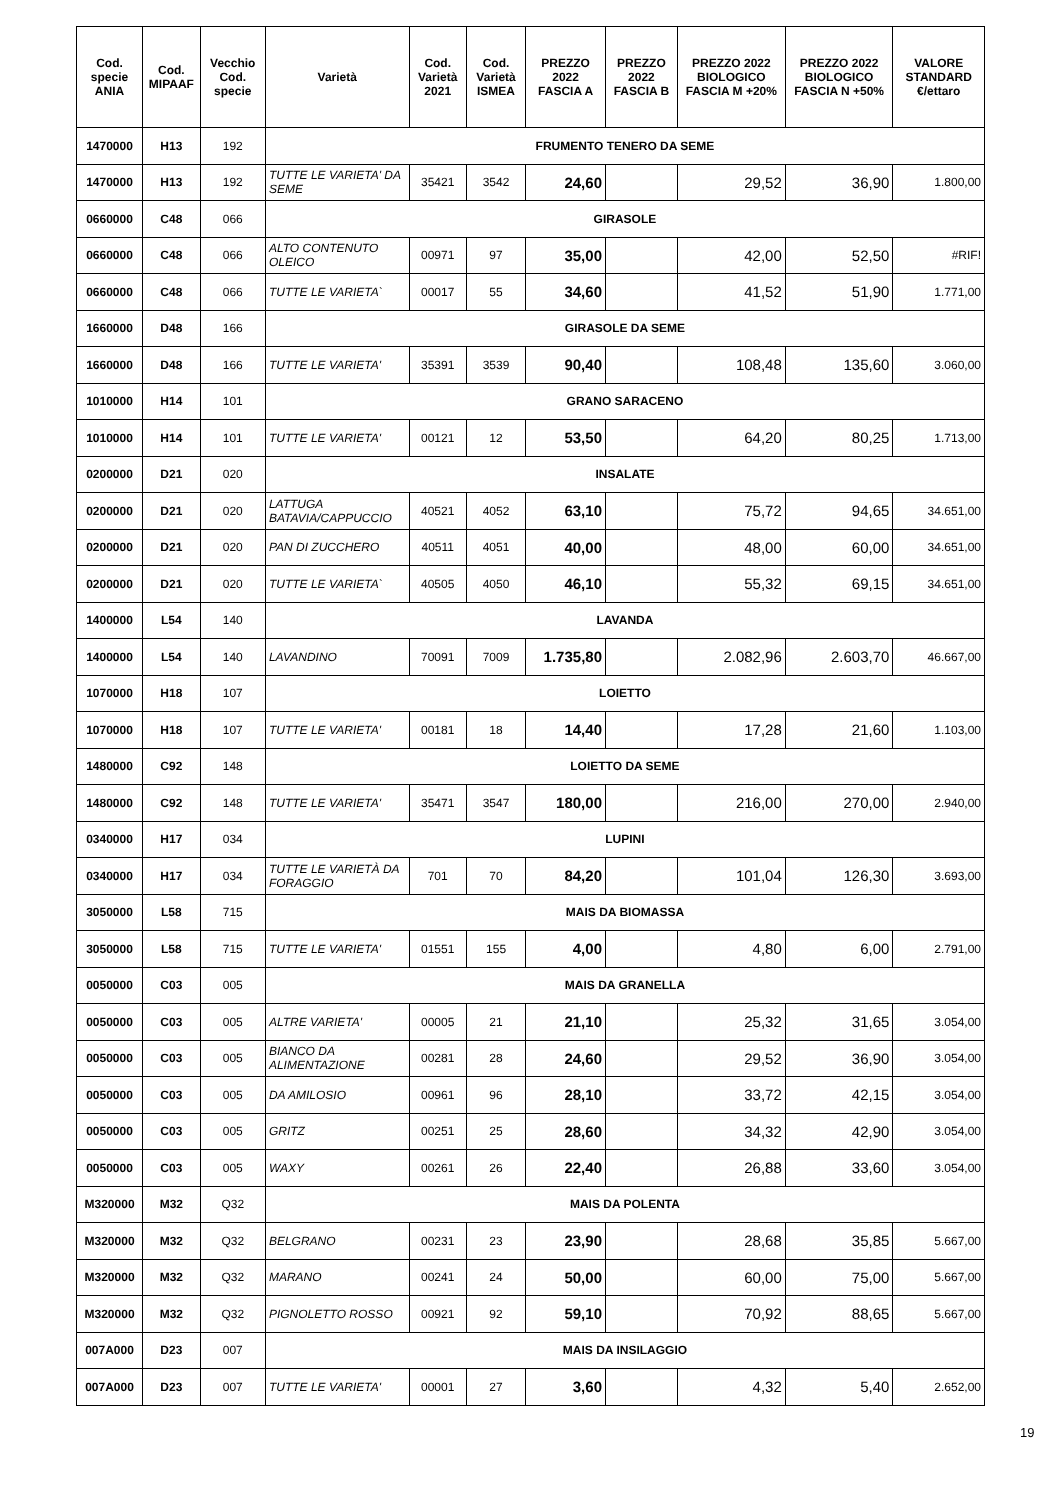| Cod. specie ANIA | Cod. MIPAAF | Vecchio Cod. specie | Varietà | Cod. Varietà 2021 | Cod. Varietà ISMEA | PREZZO 2022 FASCIA A | PREZZO 2022 FASCIA B | PREZZO 2022 BIOLOGICO FASCIA M +20% | PREZZO 2022 BIOLOGICO FASCIA N +50% | VALORE STANDARD €/ettaro |
| --- | --- | --- | --- | --- | --- | --- | --- | --- | --- | --- |
| 1470000 | H13 | 192 | FRUMENTO TENERO DA SEME | | | | | | | |
| 1470000 | H13 | 192 | TUTTE LE VARIETA' DA SEME | 35421 | 3542 | 24,60 | | 29,52 | 36,90 | 1.800,00 |
| 0660000 | C48 | 066 | GIRASOLE | | | | | | | |
| 0660000 | C48 | 066 | ALTO CONTENUTO OLEICO | 00971 | 97 | 35,00 | | 42,00 | 52,50 | #RIF! |
| 0660000 | C48 | 066 | TUTTE LE VARIETA` | 00017 | 55 | 34,60 | | 41,52 | 51,90 | 1.771,00 |
| 1660000 | D48 | 166 | GIRASOLE DA SEME | | | | | | | |
| 1660000 | D48 | 166 | TUTTE LE VARIETA' | 35391 | 3539 | 90,40 | | 108,48 | 135,60 | 3.060,00 |
| 1010000 | H14 | 101 | GRANO SARACENO | | | | | | | |
| 1010000 | H14 | 101 | TUTTE LE VARIETA' | 00121 | 12 | 53,50 | | 64,20 | 80,25 | 1.713,00 |
| 0200000 | D21 | 020 | INSALATE | | | | | | | |
| 0200000 | D21 | 020 | LATTUGA BATAVIA/CAPPUCCIO | 40521 | 4052 | 63,10 | | 75,72 | 94,65 | 34.651,00 |
| 0200000 | D21 | 020 | PAN DI ZUCCHERO | 40511 | 4051 | 40,00 | | 48,00 | 60,00 | 34.651,00 |
| 0200000 | D21 | 020 | TUTTE LE VARIETA` | 40505 | 4050 | 46,10 | | 55,32 | 69,15 | 34.651,00 |
| 1400000 | L54 | 140 | LAVANDA | | | | | | | |
| 1400000 | L54 | 140 | LAVANDINO | 70091 | 7009 | 1.735,80 | | 2.082,96 | 2.603,70 | 46.667,00 |
| 1070000 | H18 | 107 | LOIETTO | | | | | | | |
| 1070000 | H18 | 107 | TUTTE LE VARIETA' | 00181 | 18 | 14,40 | | 17,28 | 21,60 | 1.103,00 |
| 1480000 | C92 | 148 | LOIETTO DA SEME | | | | | | | |
| 1480000 | C92 | 148 | TUTTE LE VARIETA' | 35471 | 3547 | 180,00 | | 216,00 | 270,00 | 2.940,00 |
| 0340000 | H17 | 034 | LUPINI | | | | | | | |
| 0340000 | H17 | 034 | TUTTE LE VARIETÀ DA FORAGGIO | 701 | 70 | 84,20 | | 101,04 | 126,30 | 3.693,00 |
| 3050000 | L58 | 715 | MAIS DA BIOMASSA | | | | | | | |
| 3050000 | L58 | 715 | TUTTE LE VARIETA' | 01551 | 155 | 4,00 | | 4,80 | 6,00 | 2.791,00 |
| 0050000 | C03 | 005 | MAIS DA GRANELLA | | | | | | | |
| 0050000 | C03 | 005 | ALTRE VARIETA' | 00005 | 21 | 21,10 | | 25,32 | 31,65 | 3.054,00 |
| 0050000 | C03 | 005 | BIANCO DA ALIMENTAZIONE | 00281 | 28 | 24,60 | | 29,52 | 36,90 | 3.054,00 |
| 0050000 | C03 | 005 | DA AMILOSIO | 00961 | 96 | 28,10 | | 33,72 | 42,15 | 3.054,00 |
| 0050000 | C03 | 005 | GRITZ | 00251 | 25 | 28,60 | | 34,32 | 42,90 | 3.054,00 |
| 0050000 | C03 | 005 | WAXY | 00261 | 26 | 22,40 | | 26,88 | 33,60 | 3.054,00 |
| M320000 | M32 | Q32 | MAIS DA POLENTA | | | | | | | |
| M320000 | M32 | Q32 | BELGRANO | 00231 | 23 | 23,90 | | 28,68 | 35,85 | 5.667,00 |
| M320000 | M32 | Q32 | MARANO | 00241 | 24 | 50,00 | | 60,00 | 75,00 | 5.667,00 |
| M320000 | M32 | Q32 | PIGNOLETTO ROSSO | 00921 | 92 | 59,10 | | 70,92 | 88,65 | 5.667,00 |
| 007A000 | D23 | 007 | MAIS DA INSILAGGIO | | | | | | | |
| 007A000 | D23 | 007 | TUTTE LE VARIETA' | 00001 | 27 | 3,60 | | 4,32 | 5,40 | 2.652,00 |
19